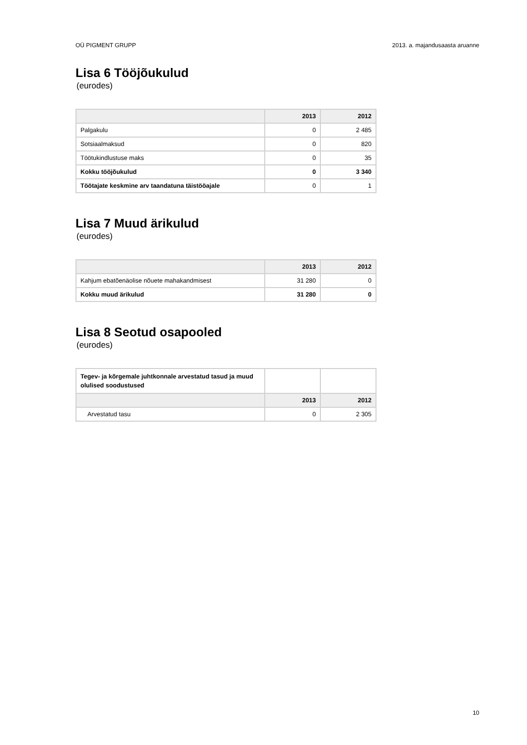OÜ PIGMENT GRUPP 2013. a. majandusaasta aruanne
Lisa 6 Tööjõukulud
(eurodes)
| | 2013 | 2012 |
| --- | --- | --- |
| Palgakulu | 0 | 2 485 |
| Sotsiaalmaksud | 0 | 820 |
| Töötukindlustuse maks | 0 | 35 |
| Kokku tööjõukulud | 0 | 3 340 |
| Töötajate keskmine arv taandatuna täistööajale | 0 | 1 |
Lisa 7 Muud ärikulud
(eurodes)
| | 2013 | 2012 |
| --- | --- | --- |
| Kahjum ebatõenäolise nõuete mahakandmisest | 31 280 | 0 |
| Kokku muud ärikulud | 31 280 | 0 |
Lisa 8 Seotud osapooled
(eurodes)
| Tegev- ja kõrgemale juhtkonnale arvestatud tasud ja muud olulised soodustused | | |
| | 2013 | 2012 |
| Arvestatud tasu | 0 | 2 305 |
10